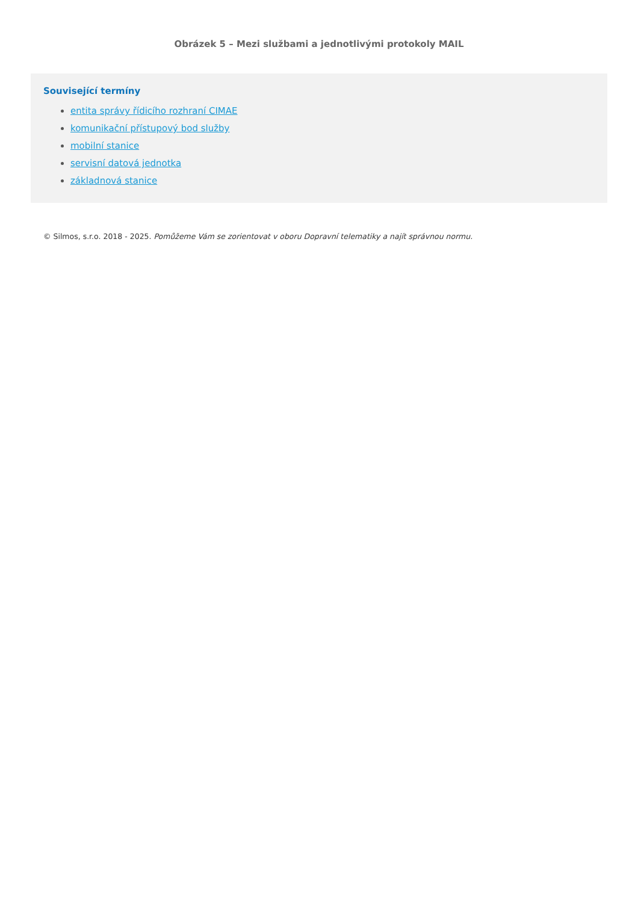Obrázek 5 – Mezi službami a jednotlivými protokoly MAIL
Související termíny
entita správy řídicího rozhraní CIMAE
komunikační přístupový bod služby
mobilní stanice
servisní datová jednotka
základnová stanice
© Silmos, s.r.o. 2018 - 2025. Pomůžeme Vám se zorientovat v oboru Dopravní telematiky a najít správnou normu.